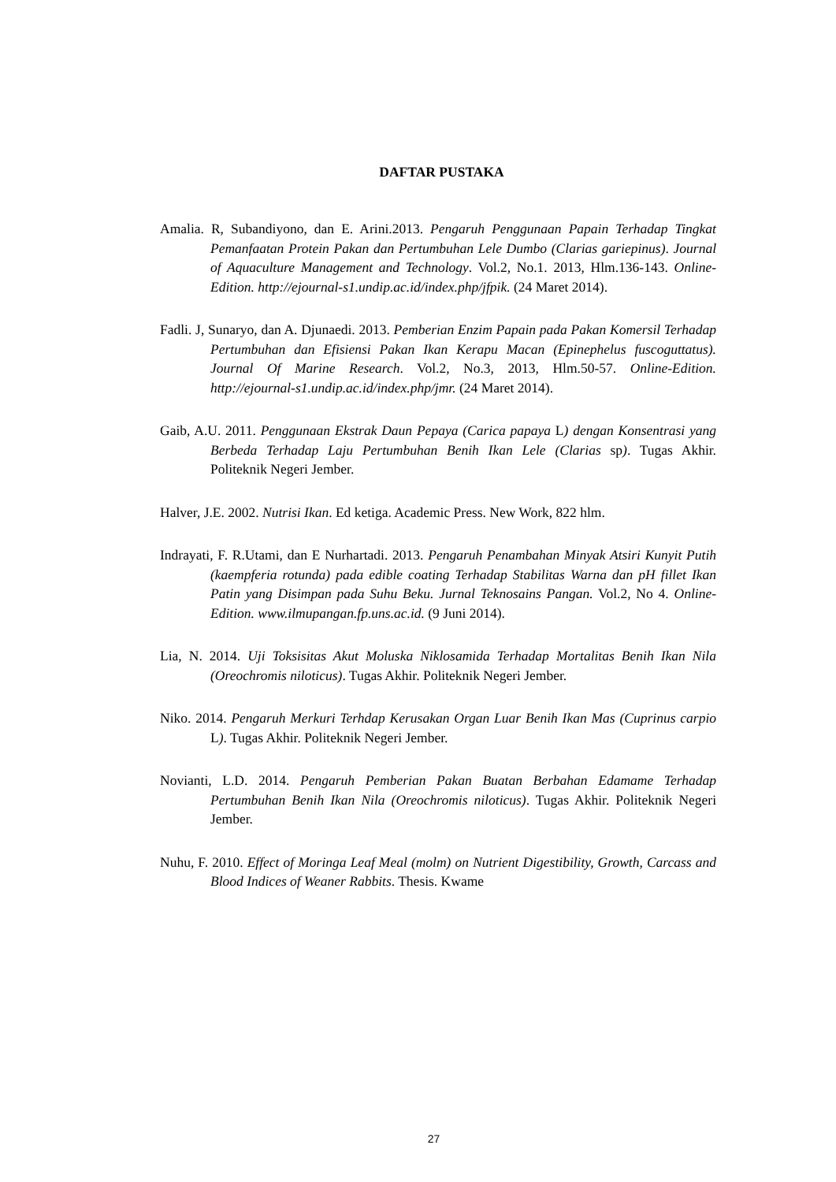DAFTAR PUSTAKA
Amalia. R, Subandiyono, dan E. Arini.2013. Pengaruh Penggunaan Papain Terhadap Tingkat Pemanfaatan Protein Pakan dan Pertumbuhan Lele Dumbo (Clarias gariepinus). Journal of Aquaculture Management and Technology. Vol.2, No.1. 2013, Hlm.136-143. Online-Edition. http://ejournal-s1.undip.ac.id/index.php/jfpik. (24 Maret 2014).
Fadli. J, Sunaryo, dan A. Djunaedi. 2013. Pemberian Enzim Papain pada Pakan Komersil Terhadap Pertumbuhan dan Efisiensi Pakan Ikan Kerapu Macan (Epinephelus fuscoguttatus). Journal Of Marine Research. Vol.2, No.3, 2013, Hlm.50-57. Online-Edition. http://ejournal-s1.undip.ac.id/index.php/jmr. (24 Maret 2014).
Gaib, A.U. 2011. Penggunaan Ekstrak Daun Pepaya (Carica papaya L) dengan Konsentrasi yang Berbeda Terhadap Laju Pertumbuhan Benih Ikan Lele (Clarias sp). Tugas Akhir. Politeknik Negeri Jember.
Halver, J.E. 2002. Nutrisi Ikan. Ed ketiga. Academic Press. New Work, 822 hlm.
Indrayati, F. R.Utami, dan E Nurhartadi. 2013. Pengaruh Penambahan Minyak Atsiri Kunyit Putih (kaempferia rotunda) pada edible coating Terhadap Stabilitas Warna dan pH fillet Ikan Patin yang Disimpan pada Suhu Beku. Jurnal Teknosains Pangan. Vol.2, No 4. Online-Edition. www.ilmupangan.fp.uns.ac.id. (9 Juni 2014).
Lia, N. 2014. Uji Toksisitas Akut Moluska Niklosamida Terhadap Mortalitas Benih Ikan Nila (Oreochromis niloticus). Tugas Akhir. Politeknik Negeri Jember.
Niko. 2014. Pengaruh Merkuri Terhdap Kerusakan Organ Luar Benih Ikan Mas (Cuprinus carpio L). Tugas Akhir. Politeknik Negeri Jember.
Novianti, L.D. 2014. Pengaruh Pemberian Pakan Buatan Berbahan Edamame Terhadap Pertumbuhan Benih Ikan Nila (Oreochromis niloticus). Tugas Akhir. Politeknik Negeri Jember.
Nuhu, F. 2010. Effect of Moringa Leaf Meal (molm) on Nutrient Digestibility, Growth, Carcass and Blood Indices of Weaner Rabbits. Thesis. Kwame
27